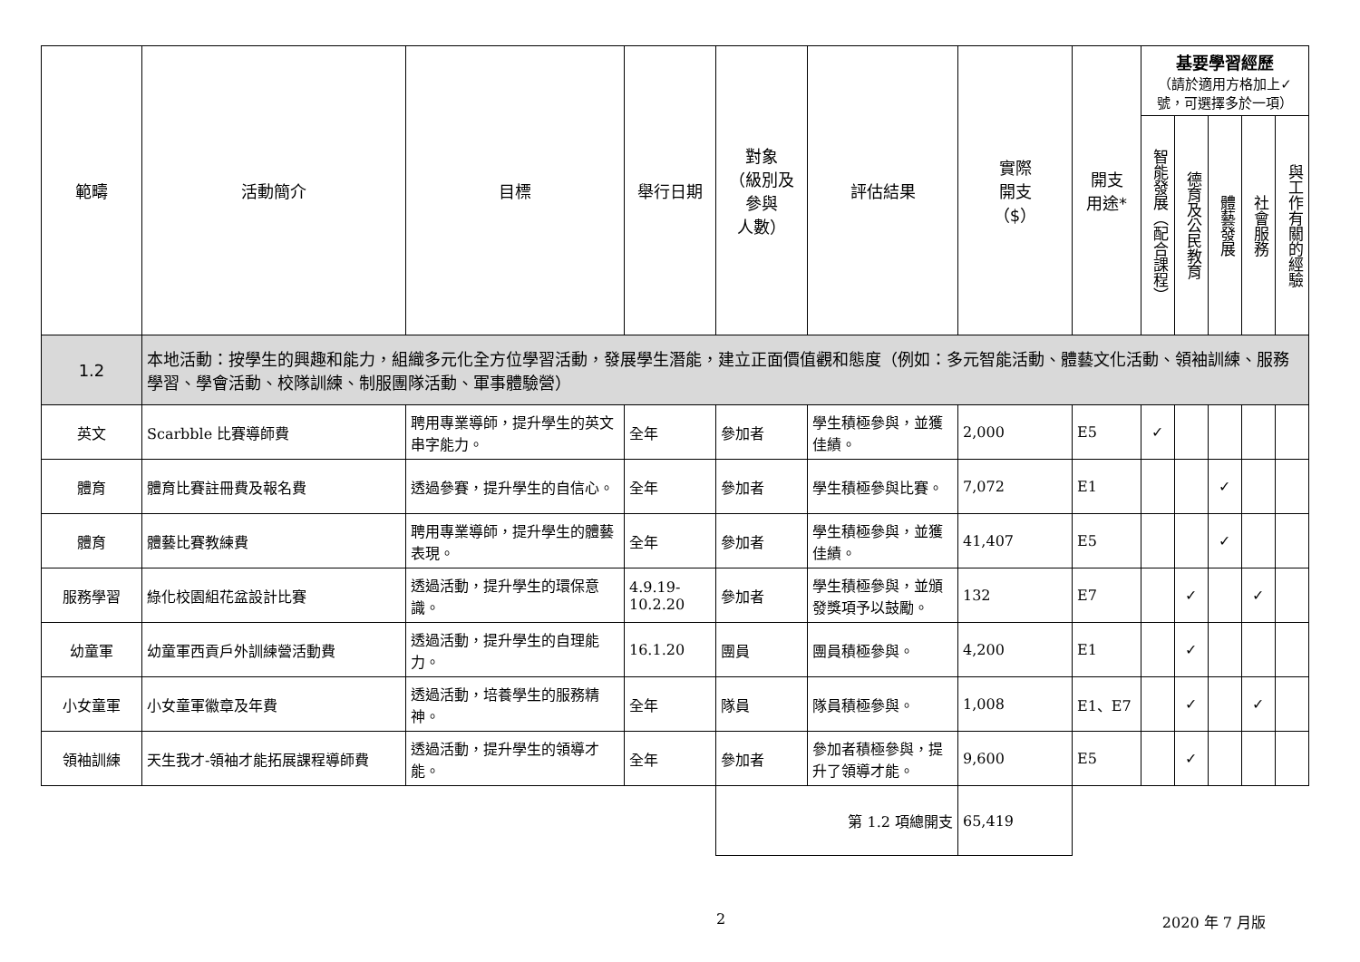| 範疇 | 活動簡介 | 目標 | 舉行日期 | 對象 （級別及 參與 人數） | 評估結果 | 實際 開支 （$） | 開支 用途* | 基要學習經歷 （請於適用方格加上✓號，可選擇多於一項） | | | | |
| --- | --- | --- | --- | --- | --- | --- | --- | --- | --- | --- | --- | --- |
| | | | | | | | | 智能發展（配合課程） | 德育及公民教育 | 體藝發展 | 社會服務 | 與工作有關的經驗 |
| 1.2 | 本地活動：按學生的興趣和能力，組織多元化全方位學習活動，發展學生潛能，建立正面價值觀和態度（例如：多元智能活動、體藝文化活動、領袖訓練、服務學習、學會活動、校隊訓練、制服團隊活動、軍事體驗營） | | | | | | | | | | | |
| 英文 | Scarbble 比賽導師費 | 聘用專業導師，提升學生的英文串字能力。 | 全年 | 參加者 | 學生積極參與，並獲佳績。 | 2,000 | E5 | ✓ | | | | |
| 體育 | 體育比賽註冊費及報名費 | 透過參賽，提升學生的自信心。 | 全年 | 參加者 | 學生積極參與比賽。 | 7,072 | E1 | | | ✓ | | |
| 體育 | 體藝比賽教練費 | 聘用專業導師，提升學生的體藝表現。 | 全年 | 參加者 | 學生積極參與，並獲佳績。 | 41,407 | E5 | | | ✓ | | |
| 服務學習 | 綠化校園組花盆設計比賽 | 透過活動，提升學生的環保意識。 | 4.9.19-10.2.20 | 參加者 | 學生積極參與，並頒發獎項予以鼓勵。 | 132 | E7 | | ✓ | | ✓ | |
| 幼童軍 | 幼童軍西貢戶外訓練營活動費 | 透過活動，提升學生的自理能力。 | 16.1.20 | 團員 | 團員積極參與。 | 4,200 | E1 | | ✓ | | | |
| 小女童軍 | 小女童軍徽章及年費 | 透過活動，培養學生的服務精神。 | 全年 | 隊員 | 隊員積極參與。 | 1,008 | E1、E7 | | ✓ | | ✓ | |
| 領袖訓練 | 天生我才-領袖才能拓展課程導師費 | 透過活動，提升學生的領導才能。 | 全年 | 參加者 | 參加者積極參與，提升了領導才能。 | 9,600 | E5 | | ✓ | | | |
| | | | | 第 1.2 項總開支 | | 65,419 | | | | | | |
2 2020 年 7 月版